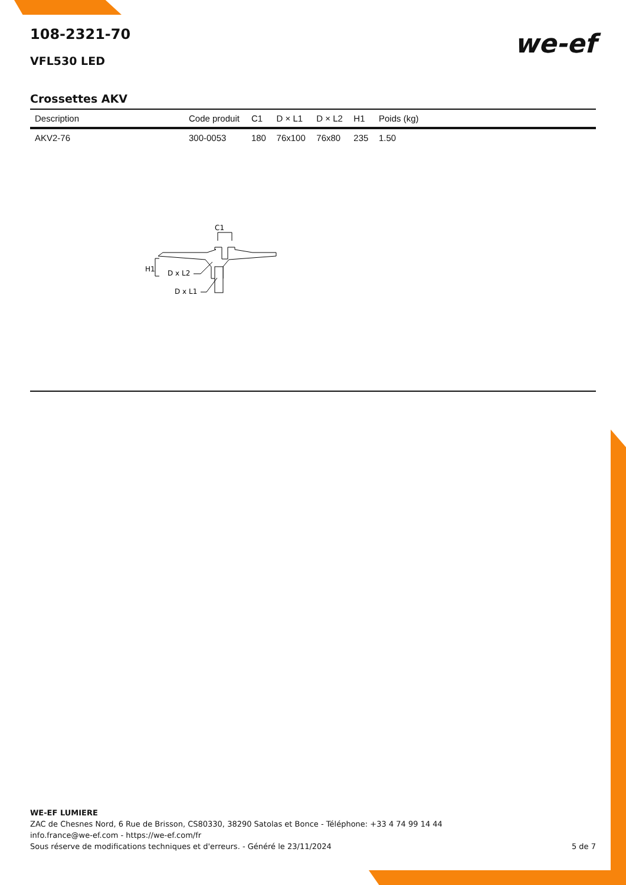we-ef
108-2321-70
VFL530 LED
Crossettes AKV
| Description | Code produit | C1 | D × L1 | D × L2 | H1 | Poids (kg) |
| --- | --- | --- | --- | --- | --- | --- |
| AKV2-76 | 300-0053 | 180 | 76x100 | 76x80 | 235 | 1.50 |
C1
H1
D x L2
D x L1
WE-EF LUMIERE
ZAC de Chesnes Nord, 6 Rue de Brisson, CS80330, 38290 Satolas et Bonce - Téléphone: +33 4 74 99 14 44
info.france@we-ef.com - https://we-ef.com/fr
Sous réserve de modifications techniques et d'erreurs. - Généré le 23/11/2024 5 de 7